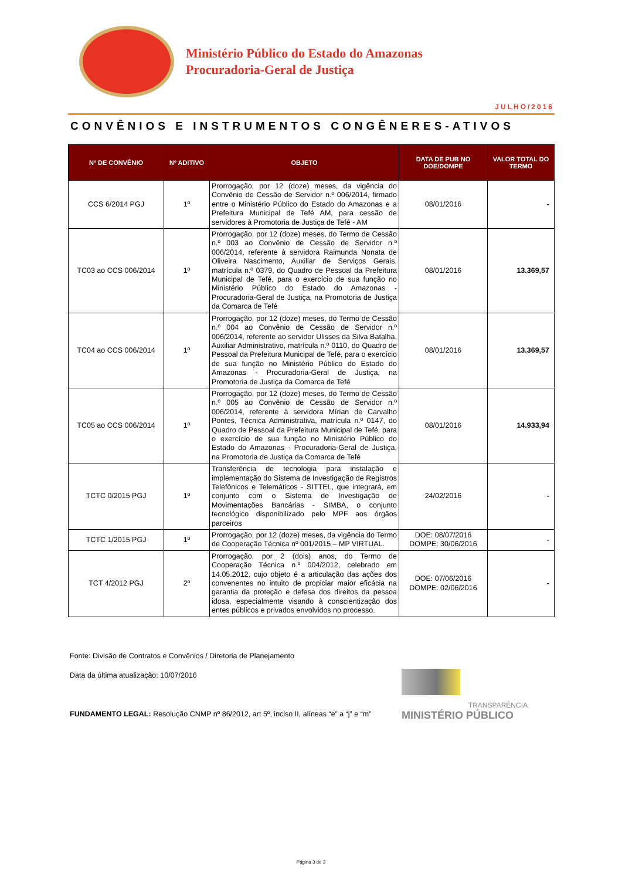Ministério Público do Estado do Amazonas
Procuradoria-Geral de Justiça
JULHO/2016
CONVÊNIOS E INSTRUMENTOS CONGÊNERES-ATIVOS
| Nº DE CONVÊNIO | Nº ADITIVO | OBJETO | DATA DE PUB NO DOE/DOMPE | VALOR TOTAL DO TERMO |
| --- | --- | --- | --- | --- |
| CCS 6/2014 PGJ | 1º | Prorrogação, por 12 (doze) meses, da vigência do Convênio de Cessão de Servidor n.º 006/2014, firmado entre o Ministério Público do Estado do Amazonas e a Prefeitura Municipal de Tefé AM, para cessão de servidores à Promotoria de Justiça de Tefé - AM | 08/01/2016 | - |
| TC03 ao CCS 006/2014 | 1º | Prorrogação, por 12 (doze) meses, do Termo de Cessão n.º 003 ao Convênio de Cessão de Servidor n.º 006/2014, referente à servidora Raimunda Nonata de Oliveira Nascimento, Auxiliar de Serviços Gerais, matrícula n.º 0379, do Quadro de Pessoal da Prefeitura Municipal de Tefé, para o exercício de sua função no Ministério Público do Estado do Amazonas - Procuradoria-Geral de Justiça, na Promotoria de Justiça da Comarca de Tefé | 08/01/2016 | 13.369,57 |
| TC04 ao CCS 006/2014 | 1º | Prorrogação, por 12 (doze) meses, do Termo de Cessão n.º 004 ao Convênio de Cessão de Servidor n.º 006/2014, referente ao servidor Ulisses da Silva Batalha, Auxiliar Administrativo, matrícula n.º 0110, do Quadro de Pessoal da Prefeitura Municipal de Tefé, para o exercício de sua função no Ministério Público do Estado do Amazonas - Procuradoria-Geral de Justiça, na Promotoria de Justiça da Comarca de Tefé | 08/01/2016 | 13.369,57 |
| TC05 ao CCS 006/2014 | 1º | Prorrogação, por 12 (doze) meses, do Termo de Cessão n.º 005 ao Convênio de Cessão de Servidor n.º 006/2014, referente à servidora Mírian de Carvalho Pontes, Técnica Administrativa, matrícula n.º 0147, do Quadro de Pessoal da Prefeitura Municipal de Tefé, para o exercício de sua função no Ministério Público do Estado do Amazonas - Procuradoria-Geral de Justiça, na Promotoria de Justiça da Comarca de Tefé | 08/01/2016 | 14.933,94 |
| TCTC 0/2015 PGJ | 1º | Transferência de tecnologia para instalação e implementação do Sistema de Investigação de Registros Telefônicos e Telemáticos - SITTEL, que integrará, em conjunto com o Sistema de Investigação de Movimentações Bancárias - SIMBA, o conjunto tecnológico disponibilizado pelo MPF aos órgãos parceiros | 24/02/2016 | - |
| TCTC 1/2015 PGJ | 1º | Prorrogação, por 12 (doze) meses, da vigência do Termo de Cooperação Técnica nº 001/2015 – MP VIRTUAL. | DOE: 08/07/2016 DOMPE: 30/06/2016 | - |
| TCT 4/2012 PGJ | 2º | Prorrogação, por 2 (dois) anos, do Termo de Cooperação Técnica n.º 004/2012, celebrado em 14.05.2012, cujo objeto é a articulação das ações dos convenentes no intuito de propiciar maior eficácia na garantia da proteção e defesa dos direitos da pessoa idosa, especialmente visando à conscientização dos entes públicos e privados envolvidos no processo. | DOE: 07/06/2016 DOMPE: 02/06/2016 | - |
Fonte: Divisão de Contratos e Convênios / Diretoria de Planejamento
Data da última atualização: 10/07/2016
FUNDAMENTO LEGAL: Resolução CNMP nº 86/2012, art 5º, inciso II, alíneas “e” a “j” e “m”
TRANSPARÊNCIA
MINISTÉRIO PÚBLICO
Página 3 de 3